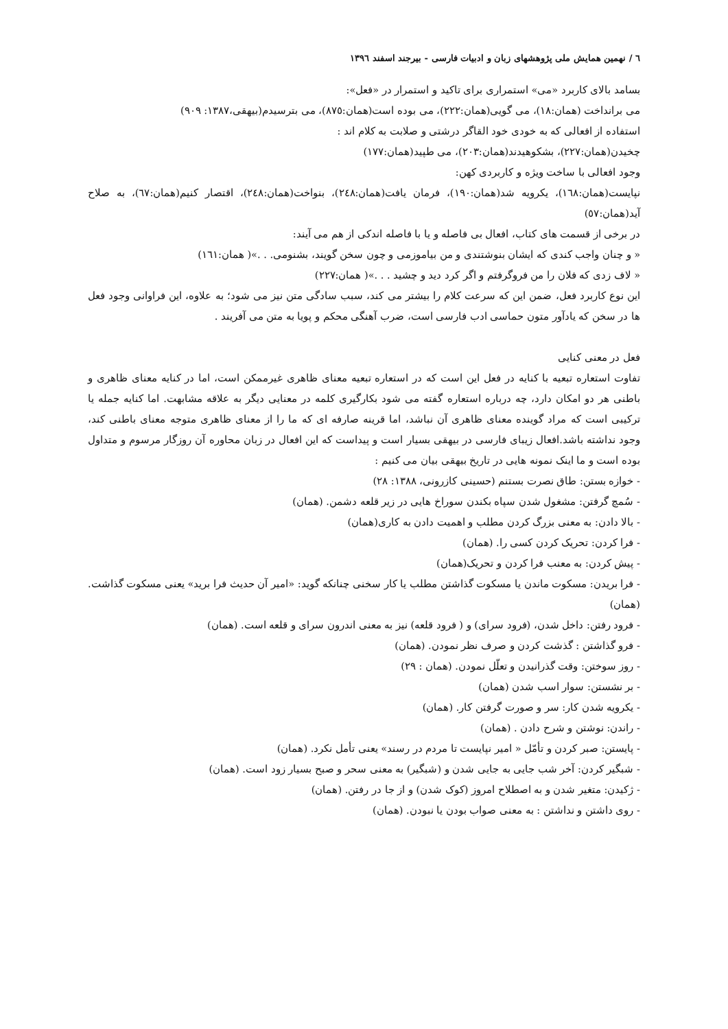٦ / نهمین همایش ملی پژوهشهای زبان و ادبیات فارسی - بیرجند اسفند ۱۳۹٦
بسامد بالای کاربرد «می» استمراری برای تاکید و استمرار در «فعل»:
می برانداخت (همان:١٨)، می گویی(همان:٢٢٢)، می بوده است(همان:٨٧٥)، می بترسیدم(بیهقی،١٣٨٧: ٩٠٩)
استفاده از افعالی که به خودی خود القاگر درشتی و صلابت به کلام اند :
چخیدن(همان:٢٢٧)، بشکوهیدند(همان:٢٠٣)، می طپید(همان:١٧٧)
وجود افعالی با ساخت ویژه و کاربردی کهن:
نپایست(همان:١٦٨)، یکرویه شد(همان:١٩٠)، فرمان یافت(همان:٢٤٨)، بنواخت(همان:٢٤٨)، اقتصار کنیم(همان:٦٧)، به صلاح آید(همان:٥٧)
در برخی از قسمت های کتاب، افعال بی فاصله و یا با فاصله اندکی از هم می آیند:
« و چنان واجب کندی که ایشان بنوشتندی و من بیاموزمی و چون سخن گویند، بشنومی. . .»( همان:١٦١)
« لاف زدی که فلان را من فروگرفتم و اگر کرد دید و چشید . . .»( همان:٢٢٧)
این نوع کاربرد فعل، ضمن این که سرعت کلام را بیشتر می کند، سبب سادگی متن نیز می شود؛ به علاوه، این فراوانی وجود فعل ها در سخن که یادآور متون حماسی ادب فارسی است، ضرب آهنگی محکم و پویا به متن می آفریند .
فعل در معنی کنایی
تفاوت استعاره تبعیه با کنایه در فعل این است که در استعاره تبعیه معنای ظاهری غیرممکن است، اما در کنایه معنای ظاهری و باطنی هر دو امکان دارد، چه درباره استعاره گفته می شود بکارگیری کلمه در معنایی دیگر به علاقه مشابهت. اما کنایه جمله یا ترکیبی است که مراد گوینده معنای ظاهری آن نباشد، اما قرینه صارفه ای که ما را از معنای ظاهری متوجه معنای باطنی کند، وجود نداشته باشد.افعال زیبای فارسی در بیهقی بسیار است و پیداست که این افعال در زبان محاوره آن روزگار مرسوم و متداول بوده است و ما اینک نمونه هایی در تاریخ بیهقی بیان می کنیم :
- خوازه بستن: طاق نصرت بستنم (حسینی کازرونی، ١٣٨٨: ٢٨)
- سُمچ گرفتن: مشغول شدن سپاه بکندن سوراخ هایی در زیر قلعه دشمن. (همان)
- بالا دادن: به معنی بزرگ کردن مطلب و اهمیت دادن به کاری(همان)
- فرا کردن: تحریک کردن کسی را. (همان)
- پیش کردن: به معنب فرا کردن و تحریک(همان)
- فرا بریدن: مسکوت ماندن یا مسکوت گذاشتن مطلب یا کار سخنی چنانکه گوید: «امیر آن حدیث فرا برید» یعنی مسکوت گذاشت. (همان)
- فرود رفتن: داخل شدن، (فرود سرای) و ( فرود قلعه) نیز به معنی اندرون سرای و قلعه است. (همان)
- فرو گذاشتن : گذشت کردن و صرف نظر نمودن. (همان)
- روز سوختن: وقت گذرانیدن و تعلّل نمودن. (همان : ٢٩)
- بر نشستن: سوار اسب شدن (همان)
- یکرویه شدن کار: سر و صورت گرفتن کار. (همان)
- راندن: نوشتن و شرح دادن . (همان)
- پایستن: صبر کردن و تأمّل « امیر نپایست تا مردم در رسند» یعنی تأمل نکرد. (همان)
- شبگیر کردن: آخر شب جایی به جایی شدن و (شبگیر) به معنی سحر و صبح بسیار زود است. (همان)
- ژکیدن: متغیر شدن و به اصطلاح امروز (کوک شدن) و از جا در رفتن. (همان)
- روی داشتن و نداشتن : به معنی صواب بودن یا نبودن. (همان)